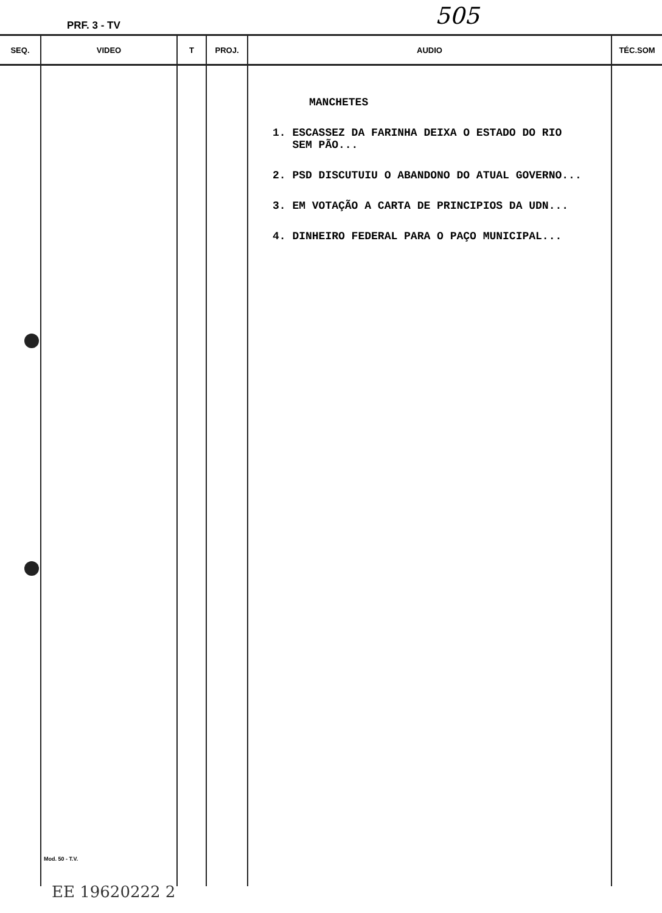PRF. 3 - TV 505
| SEQ. | VIDEO | T | PROJ. | AUDIO | TÉC.SOM |
| --- | --- | --- | --- | --- | --- |
| | Mod. 50 - T.V. | | | MANCHETES 1. ESCASSEZ DA FARINHA DEIXA O ESTADO DO RIO SEM PÃO... 2. PSD DISCUTUIU O ABANDONO DO ATUAL GOVERNO... 3. EM VOTAÇÃO A CARTA DE PRINCIPIOS DA UDN... 4. DINHEIRO FEDERAL PARA O PAÇO MUNICIPAL... | |
EE 19620222 2